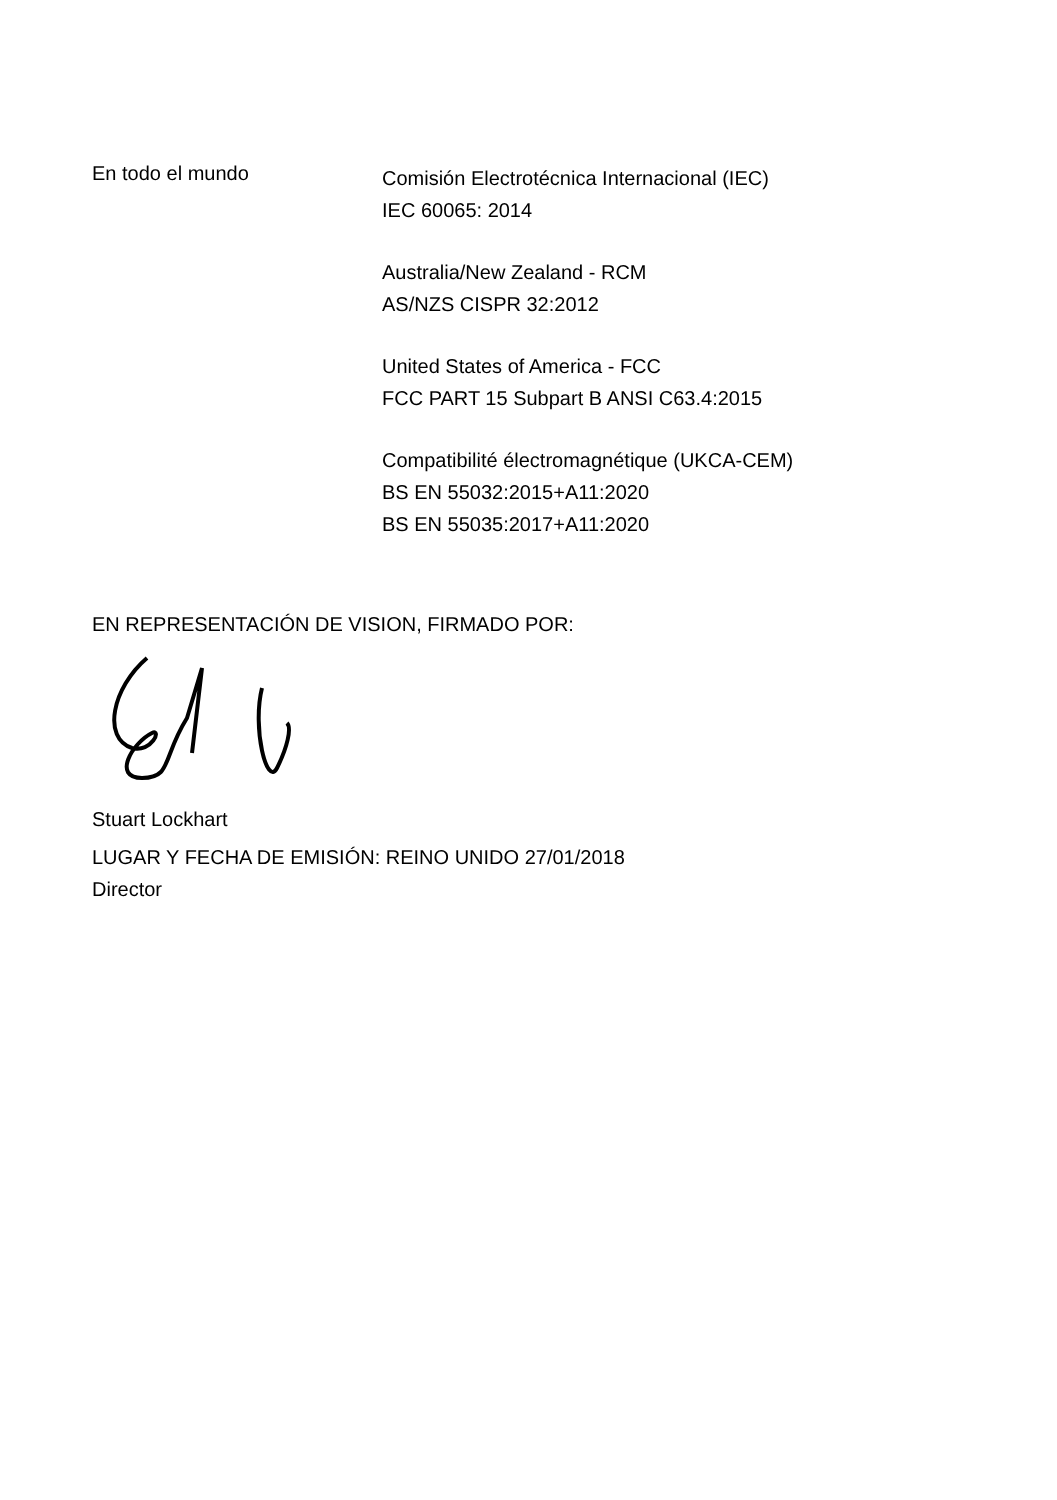En todo el mundo
Comisión Electrotécnica Internacional (IEC)
IEC 60065: 2014
Australia/New Zealand - RCM
AS/NZS CISPR 32:2012
United States of America - FCC
FCC PART 15 Subpart B ANSI C63.4:2015
Compatibilité électromagnétique (UKCA-CEM)
BS EN 55032:2015+A11:2020
BS EN 55035:2017+A11:2020
EN REPRESENTACIÓN DE VISION, FIRMADO POR:
Stuart Lockhart
LUGAR Y FECHA DE EMISIÓN: REINO UNIDO 27/01/2018
Director